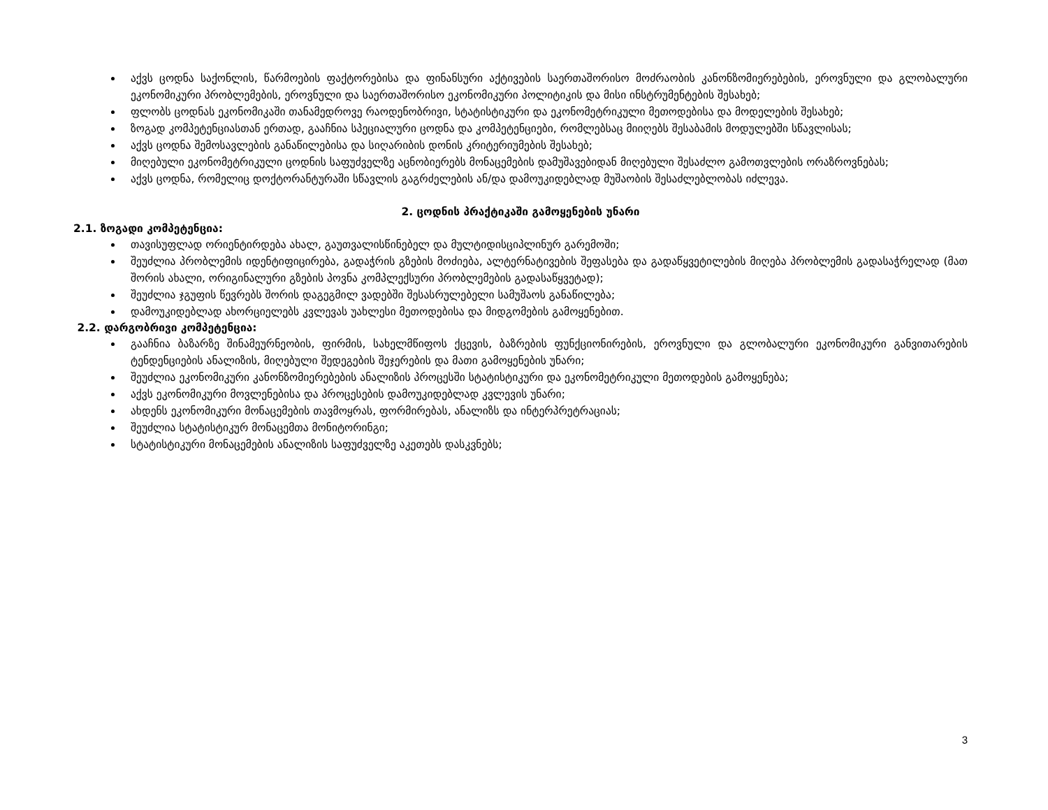აქვს ცოდნა საქონლის, წარმოების ფაქტორებისა და ფინანსური აქტივების საერთაშორისო მოძრაობის კანონზომიერებების, ეროვნული და გლობალური ეკონომიკური პრობლემების, ეროვნული და საერთაშორისო ეკონომიკური პოლიტიკის და მისი ინსტრუმენტების შესახებ;
ფლობს ცოდნას ეკონომიკაში თანამედროვე რაოდენობრივი, სტატისტიკური და ეკონომეტრიკული მეთოდებისა და მოდელების შესახებ;
ზოგად კომპეტენციასთან ერთად, გააჩნია სპეციალური ცოდნა და კომპეტენციები, რომლებსაც მიიღებს შესაბამის მოდულებში სწავლისას;
აქვს ცოდნა შემოსავლების განაწილებისა და სიღარიბის დონის კრიტერიუმების შესახებ;
მიღებული ეკონომეტრიკული ცოდნის საფუძველზე აცნობიერებს მონაცემების დამუშავებიდან მიღებული შესაძლო გამოთვლების ორაზროვნებას;
აქვს ცოდნა, რომელიც დოქტორანტურაში სწავლის გაგრძელების ან/და დამოუკიდებლად მუშაობის შესაძლებლობას იძლევა.
2. ცოდნის პრაქტიკაში გამოყენების უნარი
2.1. ზოგადი კომპეტენცია:
თავისუფლად ორიენტირდება ახალ, გაუთვალისწინებელ და მულტიდისციპლინურ გარემოში;
შეუძლია პრობლემის იდენტიფიცირება, გადაჭრის გზების მოძიება, ალტერნატივების შეფასება და გადაწყვეტილების მიღება პრობლემის გადასაჭრელად (მათ შორის ახალი, ორიგინალური გზების პოვნა კომპლექსური პრობლემების გადასაწყვეტად);
შეუძლია ჯგუფის წევრებს შორის დაგეგმილ ვადებში შესასრულებელი სამუშაოს განაწილება;
დამოუკიდებლად ახორციელებს კვლევას უახლესი მეთოდებისა და მიდგომების გამოყენებით.
2.2. დარგობრივი კომპეტენცია:
გააჩნია ბაზარზე შინამეურნეობის, ფირმის, სახელმწიფოს ქცევის, ბაზრების ფუნქციონირების, ეროვნული და გლობალური ეკონომიკური განვითარების ტენდენციების ანალიზის, მიღებული შედეგების შეჯერების და მათი გამოყენების უნარი;
შეუძლია ეკონომიკური კანონზომიერებების ანალიზის პროცესში სტატისტიკური და ეკონომეტრიკული მეთოდების გამოყენება;
აქვს ეკონომიკური მოვლენებისა და პროცესების დამოუკიდებლად კვლევის უნარი;
ახდენს ეკონომიკური მონაცემების თავმოყრას, ფორმირებას, ანალიზს და ინტერპრეტრაციას;
შეუძლია სტატისტიკურ მონაცემთა მონიტორინგი;
სტატისტიკური მონაცემების ანალიზის საფუძველზე აკეთებს დასკვნებს;
3